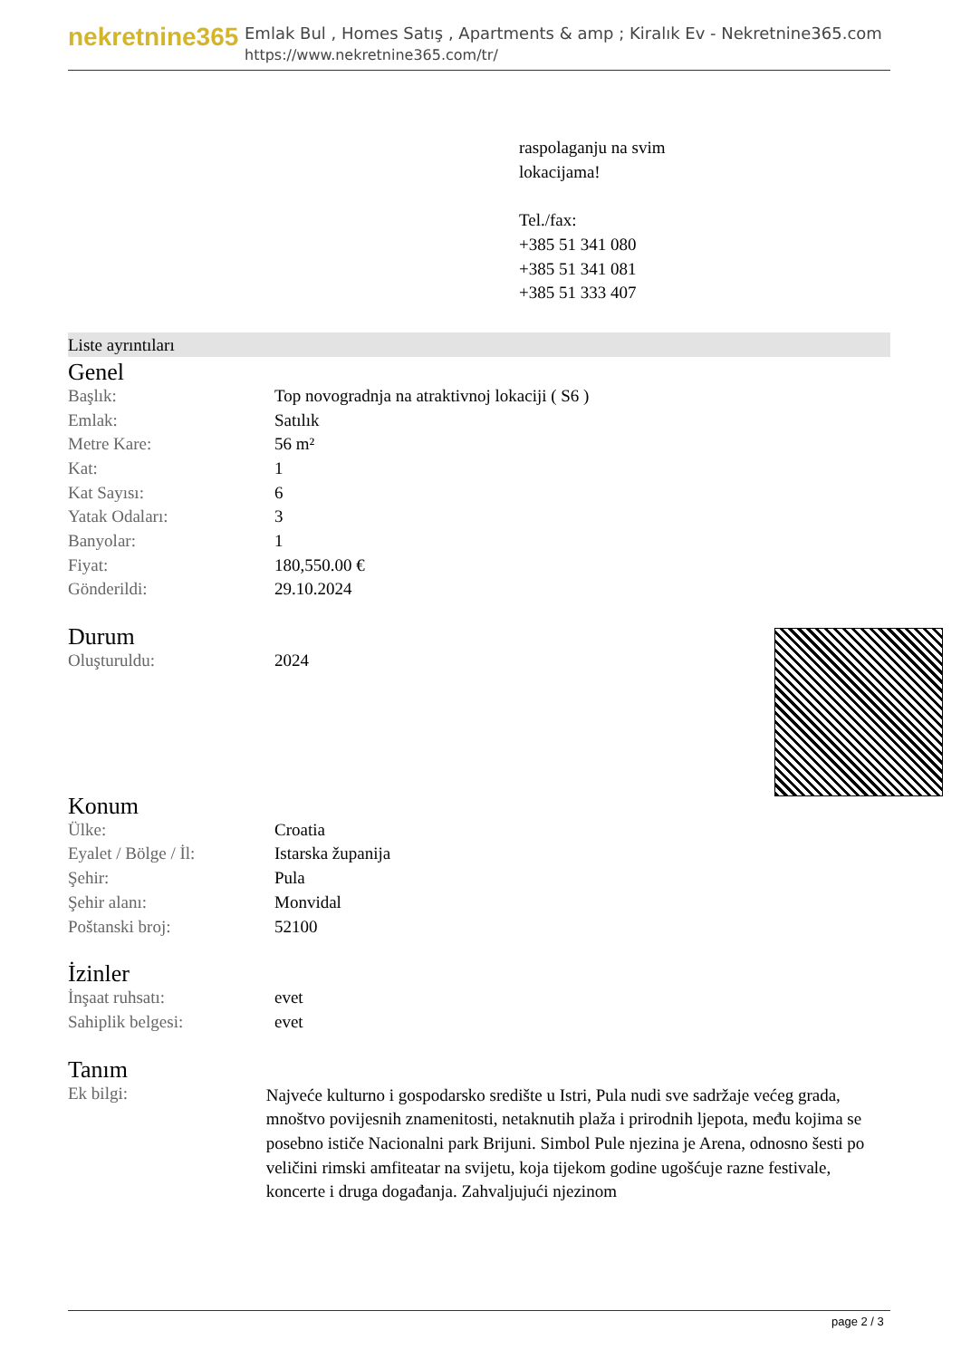nekretnine365
Emlak Bul , Homes Satış , Apartments & amp ; Kiralık Ev - Nekretnine365.com
https://www.nekretnine365.com/tr/
raspolaganju na svim
lokacijama!
Tel./fax:
+385 51 341 080
+385 51 341 081
+385 51 333 407
Liste ayrıntıları
Genel
| Başlık: | Top novogradnja na atraktivnoj lokaciji ( S6 ) |
| Emlak: | Satılık |
| Metre Kare: | 56 m² |
| Kat: | 1 |
| Kat Sayısı: | 6 |
| Yatak Odaları: | 3 |
| Banyolar: | 1 |
| Fiyat: | 180,550.00 € |
| Gönderildi: | 29.10.2024 |
Durum
| Oluşturuldu: | 2024 |
Konum
| Ülke: | Croatia |
| Eyalet / Bölge / İl: | Istarska županija |
| Şehir: | Pula |
| Şehir alanı: | Monvidal |
| Poštanski broj: | 52100 |
İzinler
| İnşaat ruhsatı: | evet |
| Sahiplik belgesi: | evet |
Tanım
| Ek bilgi: | Najveće kulturno i gospodarsko središte u Istri, Pula nudi sve sadržaje većeg grada, mnoštvo povijesnih znamenitosti, netaknutih plaža i prirodnih ljepota, među kojima se posebno ističe Nacionalni park Brijuni. Simbol Pule njezina je Arena, odnosno šesti po veličini rimski amfiteatar na svijetu, koja tijekom godine ugošćuje razne festivale, koncerte i druga događanja. Zahvaljujući njezinom |
page 2 / 3